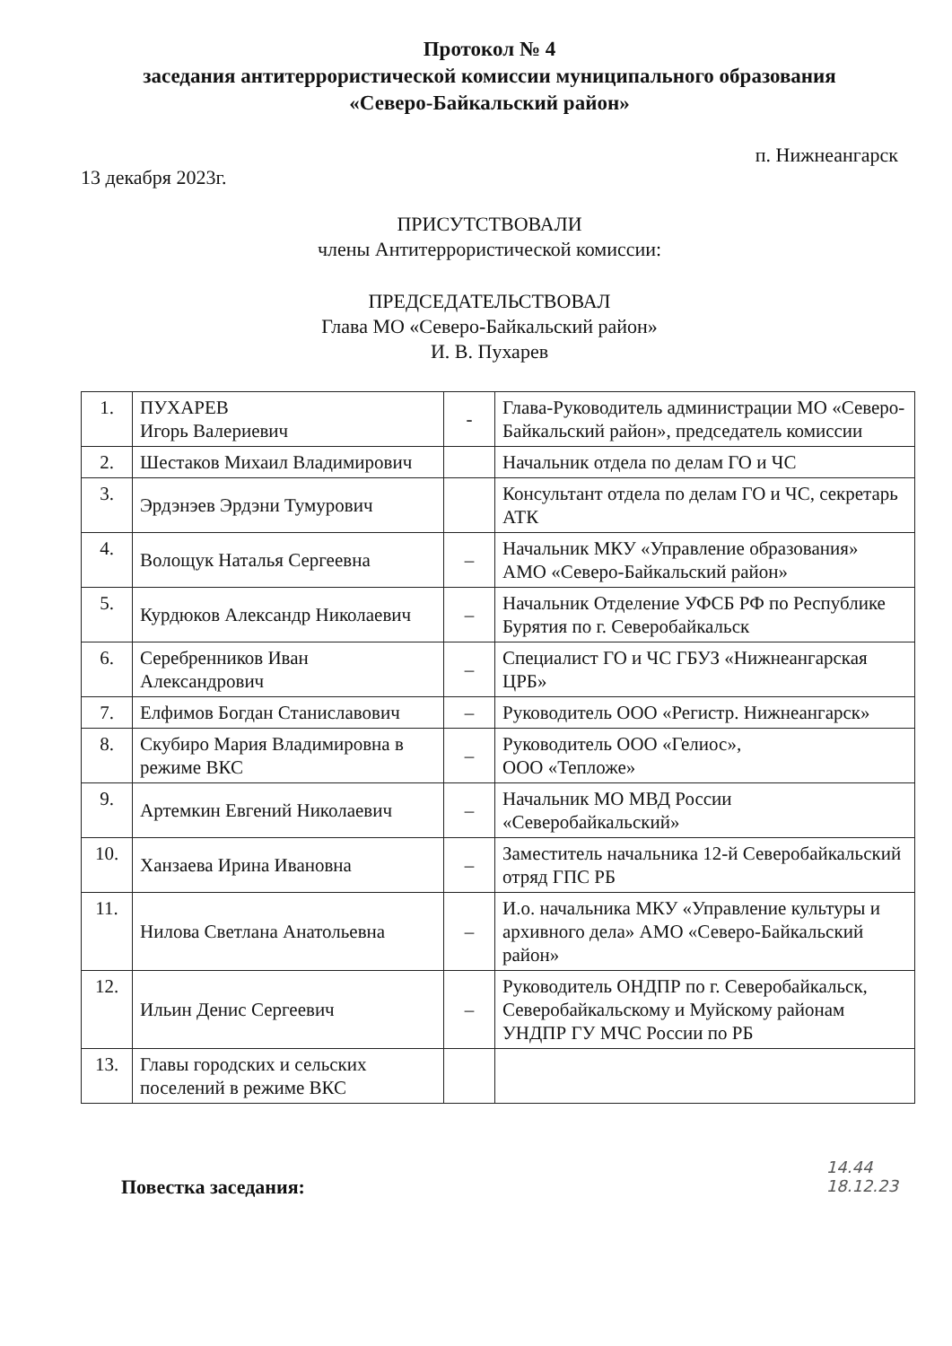Протокол № 4
заседания антитеррористической комиссии муниципального образования
«Северо-Байкальский район»
13 декабря 2023г. п. Нижнеангарск
ПРИСУТСТВОВАЛИ
члены Антитеррористической комиссии:
ПРЕДСЕДАТЕЛЬСТВОВАЛ
Глава МО «Северо-Байкальский район»
И. В. Пухарев
| 1. | ПУХАРЕВ Игорь Валериевич | - | Глава-Руководитель администрации МО «Северо-Байкальский район», председатель комиссии |
| 2. | Шестаков Михаил Владимирович | | Начальник отдела по делам ГО и ЧС |
| 3. | Эрдэнэев Эрдэни Тумурович | | Консультант отдела по делам ГО и ЧС, секретарь АТК |
| 4. | Волощук Наталья Сергеевна | – | Начальник МКУ «Управление образования» АМО «Северо-Байкальский район» |
| 5. | Курдюков Александр Николаевич | – | Начальник Отделение УФСБ РФ по Республике Бурятия по г. Северобайкальск |
| 6. | Серебренников Иван Александрович | – | Специалист ГО и ЧС ГБУЗ «Нижнеангарская ЦРБ» |
| 7. | Елфимов Богдан Станиславович | – | Руководитель ООО «Регистр. Нижнеангарск» |
| 8. | Скубиро Мария Владимировна в режиме ВКС | – | Руководитель ООО «Гелиос», ООО «Тепложе» |
| 9. | Артемкин Евгений Николаевич | – | Начальник МО МВД России «Северобайкальский» |
| 10. | Ханзаева Ирина Ивановна | – | Заместитель начальника 12-й Северобайкальский отряд ГПС РБ |
| 11. | Нилова Светлана Анатольевна | – | И.о. начальника МКУ «Управление культуры и архивного дела» АМО «Северо-Байкальский район» |
| 12. | Ильин Денис Сергеевич | – | Руководитель ОНДПР по г. Северобайкальск, Северобайкальскому и Муйскому районам УНДПР ГУ МЧС России по РБ |
| 13. | Главы городских и сельских поселений в режиме ВКС | | |
Повестка заседания: 14.44
18.12.23